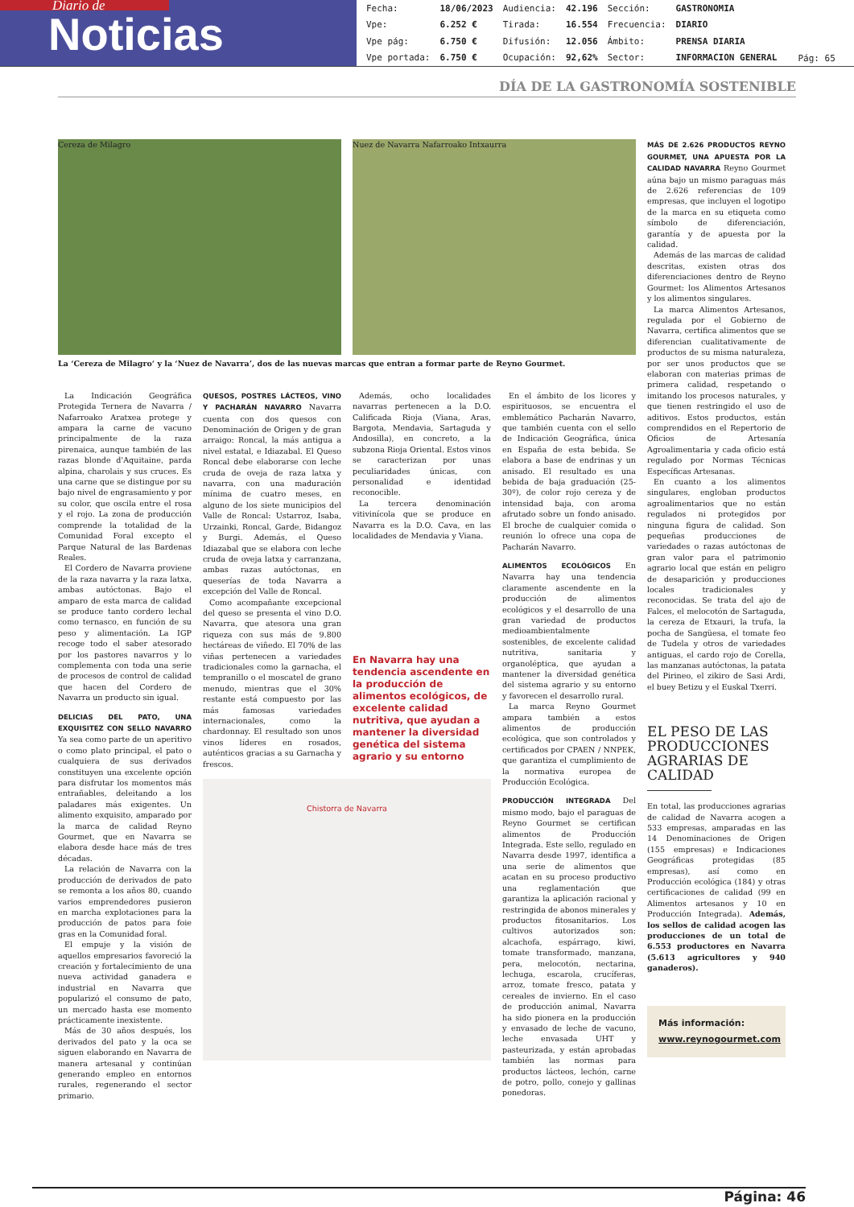Diario de
Noticias
| Fecha: | 18/06/2023 | Audiencia: | 42.196 | Sección: | GASTRONOMIA |
| Vpe: | 6.252 € | Tirada: | 16.554 | Frecuencia: | DIARIO |
| Vpe pág: | 6.750 € | Difusión: | 12.056 | Ámbito: | PRENSA DIARIA |
| Vpe portada: | 6.750 € | Ocupación: | 92,62% | Sector: | INFORMACION GENERAL |
Pág: 65
DÍA DE LA GASTRONOMÍA SOSTENIBLE
Cereza de Milagro Nuez de Navarra Nafarroako Intxaurra
La ‘Cereza de Milagro‘ y la ‘Nuez de Navarra’, dos de las nuevas marcas que entran a formar parte de Reyno Gourmet.
La Indicación Geográfica Protegida Ternera de Navarra / Nafarroako Aratxea protege y ampara la carne de vacuno principalmente de la raza pirenaica, aunque también de las razas blonde d'Aquitaine, parda alpina, charolais y sus cruces. Es una carne que se distingue por su bajo nivel de engrasamiento y por su color, que oscila entre el rosa y el rojo. La zona de producción comprende la totalidad de la Comunidad Foral excepto el Parque Natural de las Bardenas Reales.
El Cordero de Navarra proviene de la raza navarra y la raza latxa, ambas autóctonas. Bajo el amparo de esta marca de calidad se produce tanto cordero lechal como ternasco, en función de su peso y alimentación. La IGP recoge todo el saber atesorado por los pastores navarros y lo complementa con toda una serie de procesos de control de calidad que hacen del Cordero de Navarra un producto sin igual.
DELICIAS DEL PATO, UNA EXQUISITEZ CON SELLO NAVARRO Ya sea como parte de un aperitivo o como plato principal, el pato o cualquiera de sus derivados constituyen una excelente opción para disfrutar los momentos más entrañables, deleitando a los paladares más exigentes. Un alimento exquisito, amparado por la marca de calidad Reyno Gourmet, que en Navarra se elabora desde hace más de tres décadas.
La relación de Navarra con la producción de derivados de pato se remonta a los años 80, cuando varios emprendedores pusieron en marcha explotaciones para la producción de patos para foie gras en la Comunidad foral.
El empuje y la visión de aquellos empresarios favoreció la creación y fortalecimiento de una nueva actividad ganadera e industrial en Navarra que popularizó el consumo de pato, un mercado hasta ese momento prácticamente inexistente.
Más de 30 años después, los derivados del pato y la oca se siguen elaborando en Navarra de manera artesanal y continúan generando empleo en entornos rurales, regenerando el sector primario.
QUESOS, POSTRES LÁCTEOS, VINO Y PACHARÁN NAVARRO Navarra cuenta con dos quesos con Denominación de Origen y de gran arraigo: Roncal, la más antigua a nivel estatal, e Idiazabal. El Queso Roncal debe elaborarse con leche cruda de oveja de raza latxa y navarra, con una maduración mínima de cuatro meses, en alguno de los siete municipios del Valle de Roncal: Ustarroz, Isaba, Urzainki, Roncal, Garde, Bidangoz y Burgi. Además, el Queso Idiazabal que se elabora con leche cruda de oveja latxa y carranzana, ambas razas autóctonas, en queserías de toda Navarra a excepción del Valle de Roncal.
Como acompañante excepcional del queso se presenta el vino D.O. Navarra, que atesora una gran riqueza con sus más de 9.800 hectáreas de viñedo. El 70% de las viñas pertenecen a variedades tradicionales como la garnacha, el tempranillo o el moscatel de grano menudo, mientras que el 30% restante está compuesto por las más famosas variedades internacionales, como la chardonnay. El resultado son unos vinos líderes en rosados, auténticos gracias a su Garnacha y frescos.
Además, ocho localidades navarras pertenecen a la D.O. Calificada Rioja (Viana, Aras, Bargota, Mendavia, Sartaguda y Andosilla), en concreto, a la subzona Rioja Oriental. Estos vinos se caracterizan por unas peculiaridades únicas, con personalidad e identidad reconocible.
La tercera denominación vitivinícola que se produce en Navarra es la D.O. Cava, en las localidades de Mendavia y Viana.
En Navarra hay una tendencia ascendente en la producción de alimentos ecológicos, de excelente calidad nutritiva, que ayudan a mantener la diversidad genética del sistema agrario y su entorno
Chistorra de Navarra
En el ámbito de los licores y espirituosos, se encuentra el emblemático Pacharán Navarro, que también cuenta con el sello de Indicación Geográfica, única en España de esta bebida. Se elabora a base de endrinas y un anisado. El resultado es una bebida de baja graduación (25-30º), de color rojo cereza y de intensidad baja, con aroma afrutado sobre un fondo anisado. El broche de cualquier comida o reunión lo ofrece una copa de Pacharán Navarro.
ALIMENTOS ECOLÓGICOS En Navarra hay una tendencia claramente ascendente en la producción de alimentos ecológicos y el desarrollo de una gran variedad de productos medioambientalmente sostenibles, de excelente calidad nutritiva, sanitaria y organoléptica, que ayudan a mantener la diversidad genética del sistema agrario y su entorno y favorecen el desarrollo rural.
La marca Reyno Gourmet ampara también a estos alimentos de producción ecológica, que son controlados y certificados por CPAEN / NNPEK, que garantiza el cumplimiento de la normativa europea de Producción Ecológica.
PRODUCCIÓN INTEGRADA Del mismo modo, bajo el paraguas de Reyno Gourmet se certifican alimentos de Producción Integrada. Este sello, regulado en Navarra desde 1997, identifica a una serie de alimentos que acatan en su proceso productivo una reglamentación que garantiza la aplicación racional y restringida de abonos minerales y productos fitosanitarios. Los cultivos autorizados son: alcachofa, espárrago, kiwi, tomate transformado, manzana, pera, melocotón, nectarina, lechuga, escarola, crucíferas, arroz, tomate fresco, patata y cereales de invierno. En el caso de producción animal, Navarra ha sido pionera en la producción y envasado de leche de vacuno, leche envasada UHT y pasteurizada, y están aprobadas también las normas para productos lácteos, lechón, carne de potro, pollo, conejo y gallinas ponedoras.
MÁS DE 2.626 PRODUCTOS REYNO GOURMET, UNA APUESTA POR LA CALIDAD NAVARRA Reyno Gourmet aúna bajo un mismo paraguas más de 2.626 referencias de 109 empresas, que incluyen el logotipo de la marca en su etiqueta como símbolo de diferenciación, garantía y de apuesta por la calidad.
Además de las marcas de calidad descritas, existen otras dos diferenciaciones dentro de Reyno Gourmet: los Alimentos Artesanos y los alimentos singulares.
La marca Alimentos Artesanos, regulada por el Gobierno de Navarra, certifica alimentos que se diferencian cualitativamente de productos de su misma naturaleza, por ser unos productos que se elaboran con materias primas de primera calidad, respetando o imitando los procesos naturales, y que tienen restringido el uso de aditivos. Estos productos, están comprendidos en el Repertorio de Oficios de Artesanía Agroalimentaria y cada oficio está regulado por Normas Técnicas Específicas Artesanas.
En cuanto a los alimentos singulares, engloban productos agroalimentarios que no están regulados ni protegidos por ninguna figura de calidad. Son pequeñas producciones de variedades o razas autóctonas de gran valor para el patrimonio agrario local que están en peligro de desaparición y producciones locales tradicionales y reconocidas. Se trata del ajo de Falces, el melocotón de Sartaguda, la cereza de Etxauri, la trufa, la pocha de Sangüesa, el tomate feo de Tudela y otros de variedades antiguas, el cardo rojo de Corella, las manzanas autóctonas, la patata del Pirineo, el zikiro de Sasi Ardi, el buey Betizu y el Euskal Txerri.
EL PESO DE LAS
PRODUCCIONES
AGRARIAS DE
CALIDAD
En total, las producciones agrarias de calidad de Navarra acogen a 533 empresas, amparadas en las 14 Denominaciones de Origen (155 empresas) e Indicaciones Geográficas protegidas (85 empresas), así como en Producción ecológica (184) y otras certificaciones de calidad (99 en Alimentos artesanos y 10 en Producción Integrada). Además, los sellos de calidad acogen las producciones de un total de 6.553 productores en Navarra (5.613 agricultores y 940 ganaderos).
Más información:
www.reynogourmet.com
Página: 46